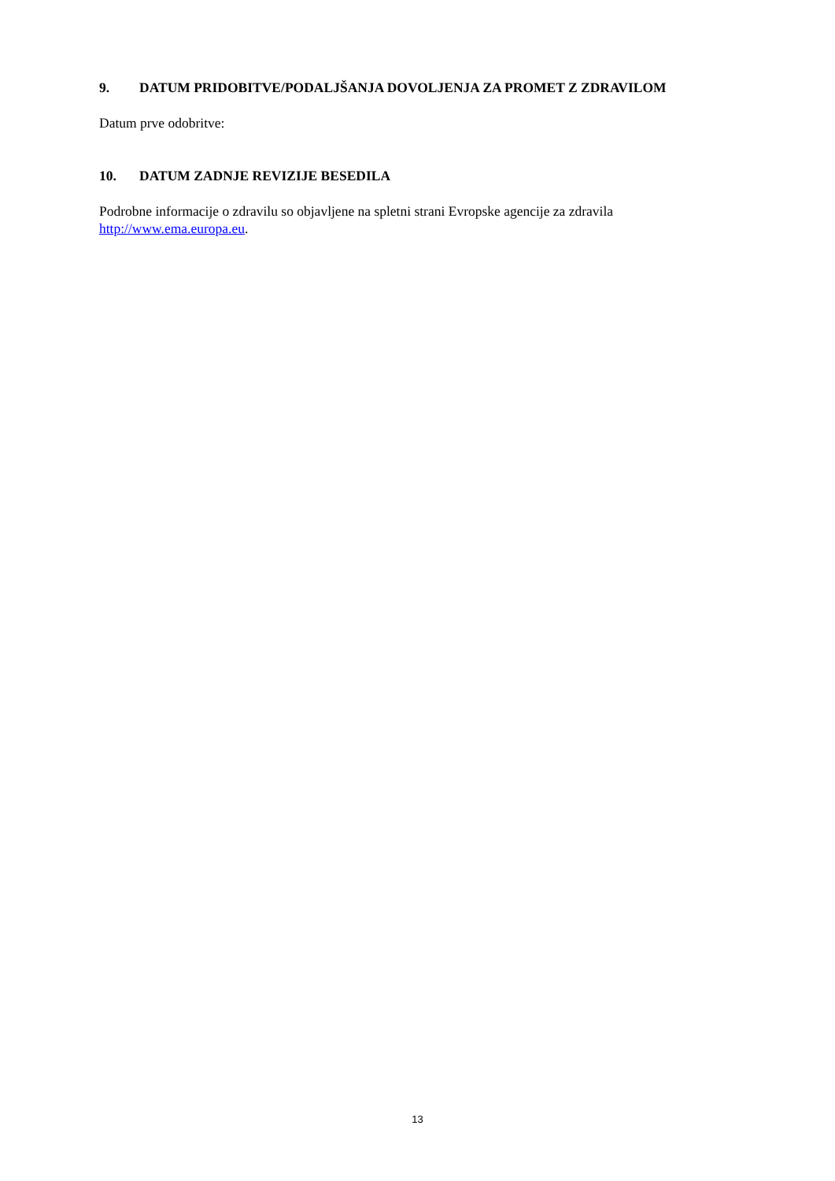9. DATUM PRIDOBITVE/PODALJŠANJA DOVOLJENJA ZA PROMET Z ZDRAVILOM
Datum prve odobritve:
10. DATUM ZADNJE REVIZIJE BESEDILA
Podrobne informacije o zdravilu so objavljene na spletni strani Evropske agencije za zdravila http://www.ema.europa.eu.
13